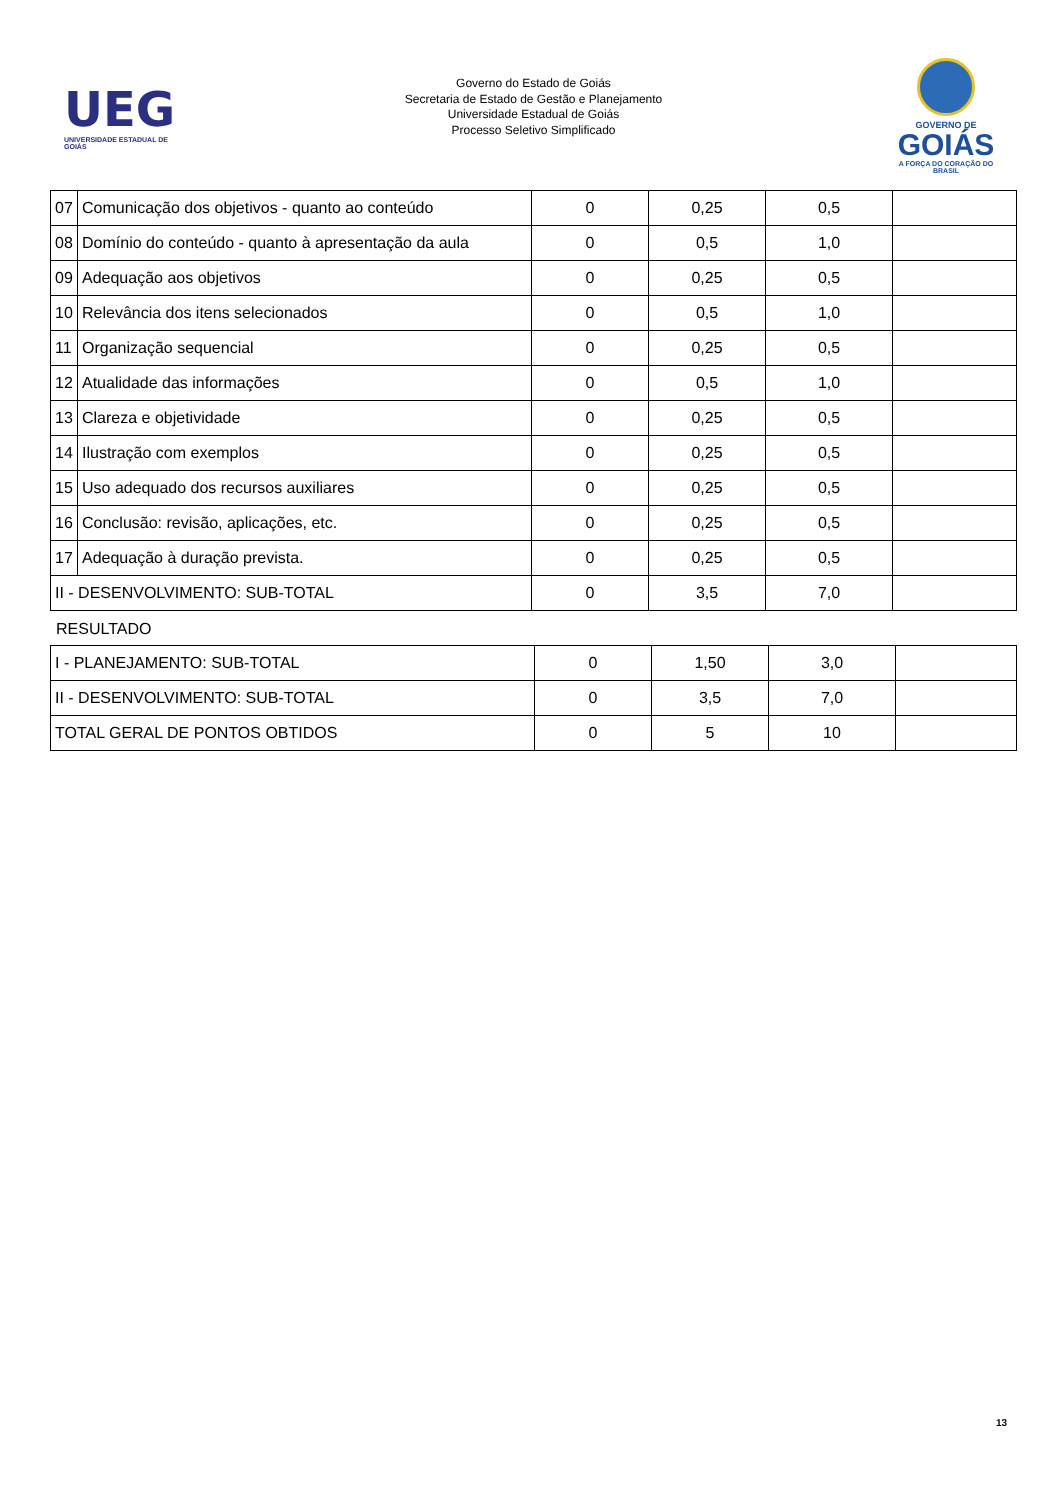UEG
UNIVERSIDADE ESTADUAL DE GOIÁS
Governo do Estado de Goiás
Secretaria de Estado de Gestão e Planejamento
Universidade Estadual de Goiás
Processo Seletivo Simplificado
GOVERNO DE
GOIÁS
A FORÇA DO CORAÇÃO DO BRASIL
| 07 | Comunicação dos objetivos - quanto ao conteúdo | 0 | 0,25 | 0,5 | |
| 08 | Domínio do conteúdo - quanto à apresentação da aula | 0 | 0,5 | 1,0 | |
| 09 | Adequação aos objetivos | 0 | 0,25 | 0,5 | |
| 10 | Relevância dos itens selecionados | 0 | 0,5 | 1,0 | |
| 11 | Organização sequencial | 0 | 0,25 | 0,5 | |
| 12 | Atualidade das informações | 0 | 0,5 | 1,0 | |
| 13 | Clareza e objetividade | 0 | 0,25 | 0,5 | |
| 14 | Ilustração com exemplos | 0 | 0,25 | 0,5 | |
| 15 | Uso adequado dos recursos auxiliares | 0 | 0,25 | 0,5 | |
| 16 | Conclusão: revisão, aplicações, etc. | 0 | 0,25 | 0,5 | |
| 17 | Adequação à duração prevista. | 0 | 0,25 | 0,5 | |
| II - DESENVOLVIMENTO: SUB-TOTAL | | 0 | 3,5 | 7,0 | |
RESULTADO
| I - PLANEJAMENTO: SUB-TOTAL | 0 | 1,50 | 3,0 | |
| II - DESENVOLVIMENTO: SUB-TOTAL | 0 | 3,5 | 7,0 | |
| TOTAL GERAL DE PONTOS OBTIDOS | 0 | 5 | 10 | |
13